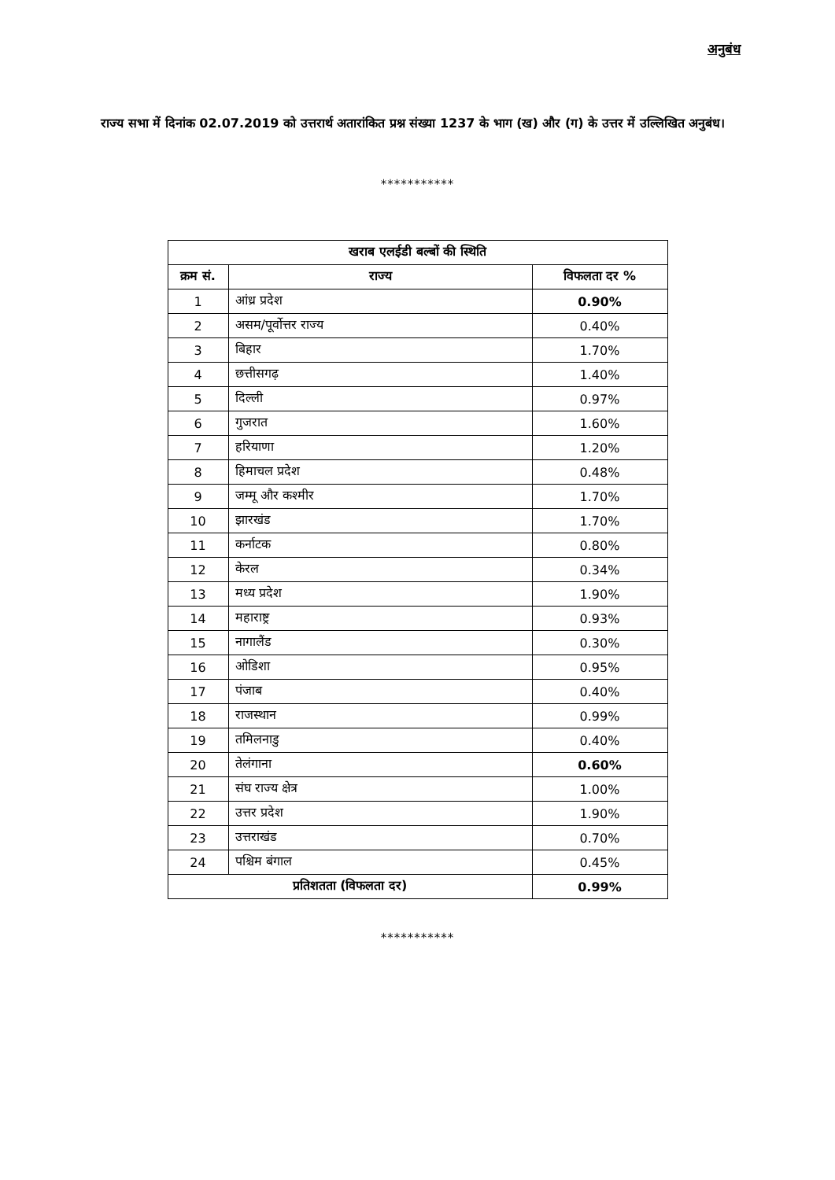अनुबंध
राज्य सभा में दिनांक 02.07.2019 को उत्तरार्थ अतारांकित प्रश्न संख्या 1237 के भाग (ख) और (ग) के उत्तर में उल्लिखित अनुबंध।
***********
| खराब एलईडी बल्बों की स्थिति | | |
| --- | --- | --- |
| क्रम सं. | राज्य | विफलता दर % |
| 1 | आंध्र प्रदेश | 0.90% |
| 2 | असम/पूर्वोत्तर राज्य | 0.40% |
| 3 | बिहार | 1.70% |
| 4 | छत्तीसगढ़ | 1.40% |
| 5 | दिल्ली | 0.97% |
| 6 | गुजरात | 1.60% |
| 7 | हरियाणा | 1.20% |
| 8 | हिमाचल प्रदेश | 0.48% |
| 9 | जम्मू और कश्मीर | 1.70% |
| 10 | झारखंड | 1.70% |
| 11 | कर्नाटक | 0.80% |
| 12 | केरल | 0.34% |
| 13 | मध्य प्रदेश | 1.90% |
| 14 | महाराष्ट्र | 0.93% |
| 15 | नागालैंड | 0.30% |
| 16 | ओडिशा | 0.95% |
| 17 | पंजाब | 0.40% |
| 18 | राजस्थान | 0.99% |
| 19 | तमिलनाडु | 0.40% |
| 20 | तेलंगाना | 0.60% |
| 21 | संघ राज्य क्षेत्र | 1.00% |
| 22 | उत्तर प्रदेश | 1.90% |
| 23 | उत्तराखंड | 0.70% |
| 24 | पश्चिम बंगाल | 0.45% |
| प्रतिशतता (विफलता दर) | | 0.99% |
***********